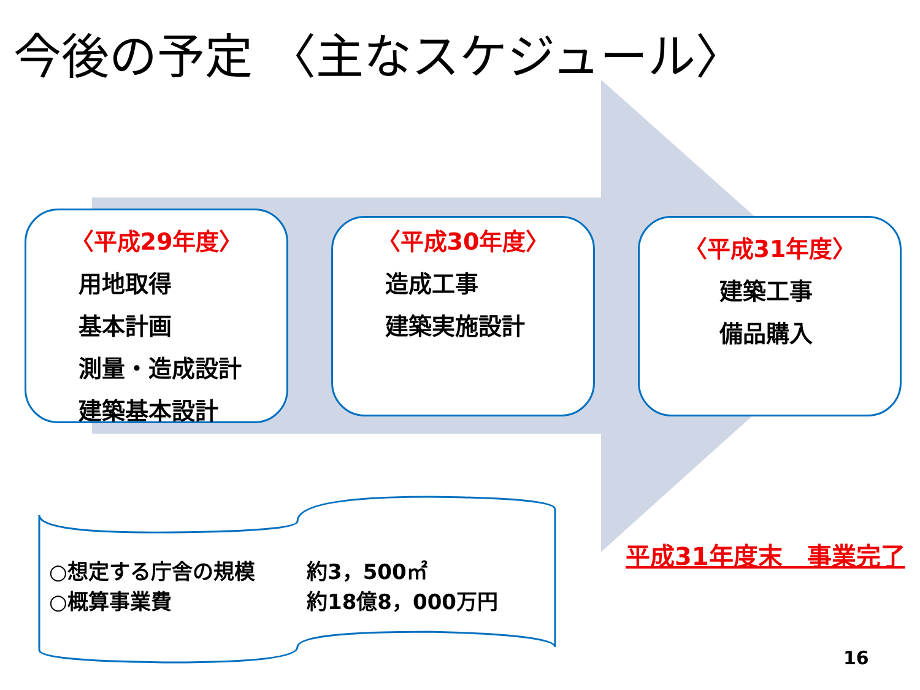今後の予定 〈主なスケジュール〉
〈平成29年度〉
用地取得
基本計画
測量・造成設計
建築基本設計
〈平成30年度〉
造成工事
建築実施設計
〈平成31年度〉
建築工事
備品購入
○想定する庁舎の規模 約3，500㎡
○概算事業費 約18億8，000万円
平成31年度末　事業完了
16